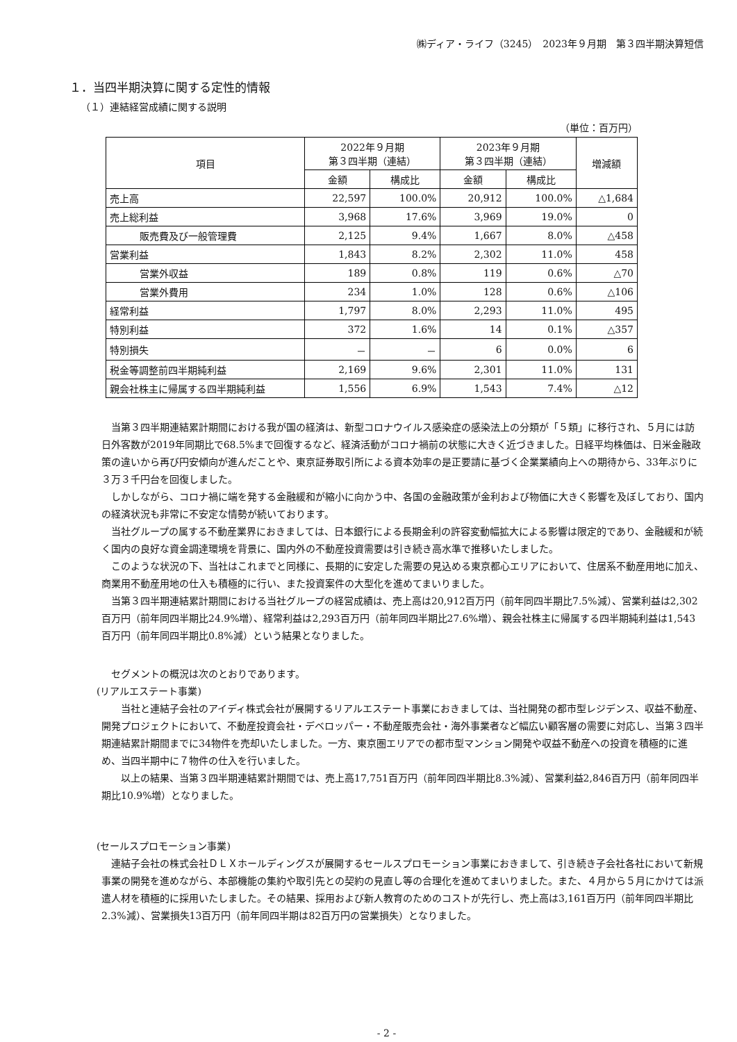㈱ディア・ライフ（3245）　2023年９月期　第３四半期決算短信
１．当四半期決算に関する定性的情報
（１）連結経営成績に関する説明
（単位：百万円）
| 項目 | 2022年９月期 第３四半期（連結） | | 2023年９月期 第３四半期（連結） | | 増減額 |
| --- | --- | --- | --- | --- | --- |
| | 金額 | 構成比 | 金額 | 構成比 | |
| 売上高 | 22,597 | 100.0% | 20,912 | 100.0% | △1,684 |
| 売上総利益 | 3,968 | 17.6% | 3,969 | 19.0% | 0 |
| 販売費及び一般管理費 | 2,125 | 9.4% | 1,667 | 8.0% | △458 |
| 営業利益 | 1,843 | 8.2% | 2,302 | 11.0% | 458 |
| 営業外収益 | 189 | 0.8% | 119 | 0.6% | △70 |
| 営業外費用 | 234 | 1.0% | 128 | 0.6% | △106 |
| 経常利益 | 1,797 | 8.0% | 2,293 | 11.0% | 495 |
| 特別利益 | 372 | 1.6% | 14 | 0.1% | △357 |
| 特別損失 | － | － | 6 | 0.0% | 6 |
| 税金等調整前四半期純利益 | 2,169 | 9.6% | 2,301 | 11.0% | 131 |
| 親会社株主に帰属する四半期純利益 | 1,556 | 6.9% | 1,543 | 7.4% | △12 |
当第３四半期連結累計期間における我が国の経済は、新型コロナウイルス感染症の感染法上の分類が「５類」に移行され、５月には訪日外客数が2019年同期比で68.5%まで回復するなど、経済活動がコロナ禍前の状態に大きく近づきました。日経平均株価は、日米金融政策の違いから再び円安傾向が進んだことや、東京証券取引所による資本効率の是正要請に基づく企業業績向上への期待から、33年ぶりに３万３千円台を回復しました。
しかしながら、コロナ禍に端を発する金融緩和が縮小に向かう中、各国の金融政策が金利および物価に大きく影響を及ぼしており、国内の経済状況も非常に不安定な情勢が続いております。
当社グループの属する不動産業界におきましては、日本銀行による長期金利の許容変動幅拡大による影響は限定的であり、金融緩和が続く国内の良好な資金調達環境を背景に、国内外の不動産投資需要は引き続き高水準で推移いたしました。
このような状況の下、当社はこれまでと同様に、長期的に安定した需要の見込める東京都心エリアにおいて、住居系不動産用地に加え、商業用不動産用地の仕入も積極的に行い、また投資案件の大型化を進めてまいりました。
当第３四半期連結累計期間における当社グループの経営成績は、売上高は20,912百万円（前年同四半期比7.5%減）、営業利益は2,302百万円（前年同四半期比24.9%増）、経常利益は2,293百万円（前年同四半期比27.6%増）、親会社株主に帰属する四半期純利益は1,543百万円（前年同四半期比0.8%減）という結果となりました。
セグメントの概況は次のとおりであります。
(リアルエステート事業)
当社と連結子会社のアイディ株式会社が展開するリアルエステート事業におきましては、当社開発の都市型レジデンス、収益不動産、開発プロジェクトにおいて、不動産投資会社・デベロッパー・不動産販売会社・海外事業者など幅広い顧客層の需要に対応し、当第３四半期連結累計期間までに34物件を売却いたしました。一方、東京圏エリアでの都市型マンション開発や収益不動産への投資を積極的に進め、当四半期中に７物件の仕入を行いました。
以上の結果、当第３四半期連結累計期間では、売上高17,751百万円（前年同四半期比8.3%減）、営業利益2,846百万円（前年同四半期比10.9%増）となりました。
(セールスプロモーション事業)
連結子会社の株式会社ＤＬＸホールディングスが展開するセールスプロモーション事業におきまして、引き続き子会社各社において新規事業の開発を進めながら、本部機能の集約や取引先との契約の見直し等の合理化を進めてまいりました。また、４月から５月にかけては派遣人材を積極的に採用いたしました。その結果、採用および新人教育のためのコストが先行し、売上高は3,161百万円（前年同四半期比2.3%減）、営業損失13百万円（前年同四半期は82百万円の営業損失）となりました。
- 2 -